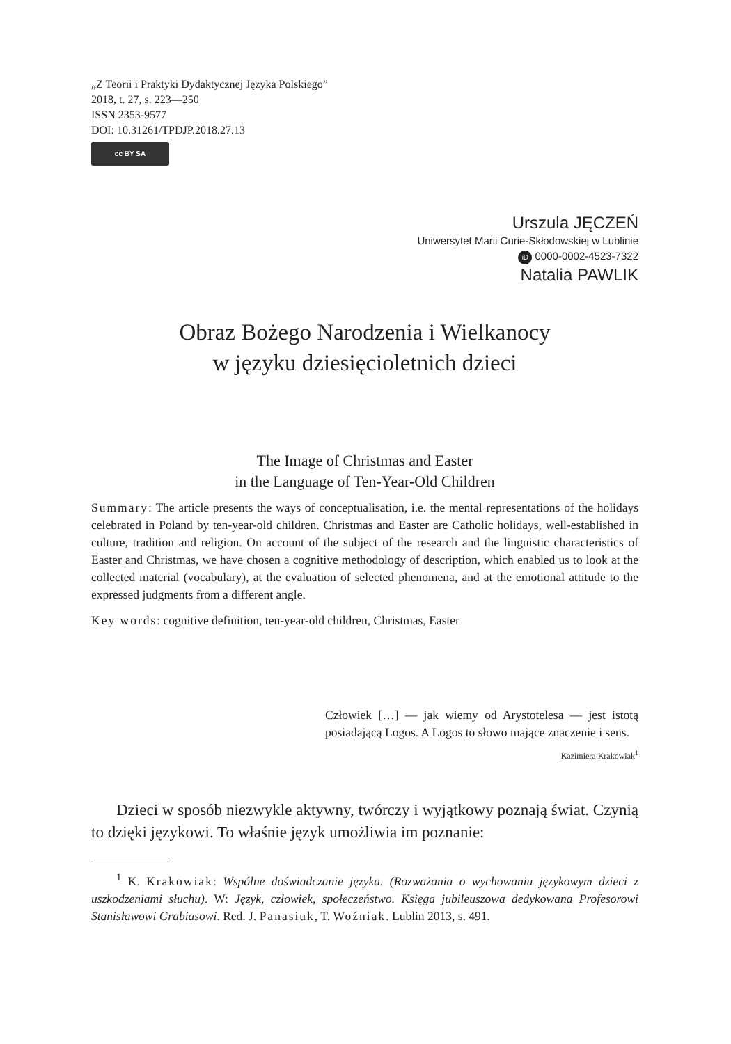„Z Teorii i Praktyki Dydaktycznej Języka Polskiego”
2018, t. 27, s. 223—250
ISSN 2353-9577
DOI: 10.31261/TPDJP.2018.27.13
cc BY SA
Urszula JĘCZEŃ
Uniwersytet Marii Curie-Skłodowskiej w Lublinie
iD 0000-0002-4523-7322
Natalia PAWLIK
Obraz Bożego Narodzenia i Wielkanocy
w języku dziesięcioletnich dzieci
The Image of Christmas and Easter
in the Language of Ten-Year-Old Children
Summary: The article presents the ways of conceptualisation, i.e. the mental representations of the holidays celebrated in Poland by ten-year-old children. Christmas and Easter are Catholic holidays, well-established in culture, tradition and religion. On account of the subject of the research and the linguistic characteristics of Easter and Christmas, we have chosen a cognitive methodology of description, which enabled us to look at the collected material (vocabulary), at the evaluation of selected phenomena, and at the emotional attitude to the expressed judgments from a different angle.
Key words: cognitive definition, ten-year-old children, Christmas, Easter
Człowiek […] — jak wiemy od Arystotelesa — jest istotą posiadającą Logos. A Logos to słowo mające znaczenie i sens.
Kazimiera Krakowiak<sup>1</sup>
Dzieci w sposób niezwykle aktywny, twórczy i wyjątkowy poznają świat. Czynią to dzięki językowi. To właśnie język umożliwia im poznanie:
<sup>1</sup> K. Krakowiak: Wspólne doświadczanie języka. (Rozważania o wychowaniu językowym dzieci z uszkodzeniami słuchu). W: Język, człowiek, społeczeństwo. Księga jubileuszowa dedykowana Profesorowi Stanisławowi Grabiasowi. Red. J. Panasiuk, T. Woźniak. Lublin 2013, s. 491.